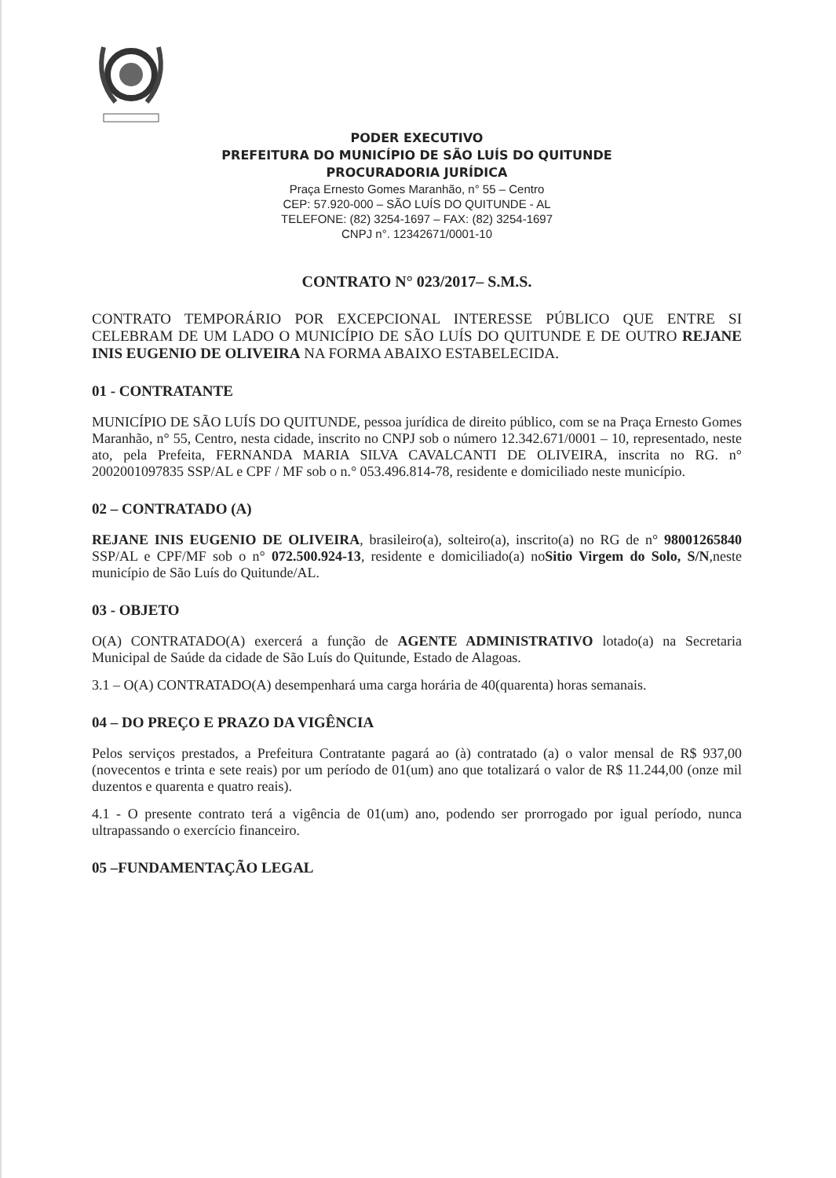PODER EXECUTIVO
PREFEITURA DO MUNICÍPIO DE SÃO LUÍS DO QUITUNDE
PROCURADORIA JURÍDICA
Praça Ernesto Gomes Maranhão, n° 55 – Centro
CEP: 57.920-000 – SÃO LUÍS DO QUITUNDE - AL
TELEFONE: (82) 3254-1697 – FAX: (82) 3254-1697
CNPJ n°. 12342671/0001-10
CONTRATO N° 023/2017– S.M.S.
CONTRATO TEMPORÁRIO POR EXCEPCIONAL INTERESSE PÚBLICO QUE ENTRE SI CELEBRAM DE UM LADO O MUNICÍPIO DE SÃO LUÍS DO QUITUNDE E DE OUTRO REJANE INIS EUGENIO DE OLIVEIRA NA FORMA ABAIXO ESTABELECIDA.
01 - CONTRATANTE
MUNICÍPIO DE SÃO LUÍS DO QUITUNDE, pessoa jurídica de direito público, com se na Praça Ernesto Gomes Maranhão, n° 55, Centro, nesta cidade, inscrito no CNPJ sob o número 12.342.671/0001 – 10, representado, neste ato, pela Prefeita, FERNANDA MARIA SILVA CAVALCANTI DE OLIVEIRA, inscrita no RG. n° 2002001097835 SSP/AL e CPF / MF sob o n.° 053.496.814-78, residente e domiciliado neste município.
02 – CONTRATADO (A)
REJANE INIS EUGENIO DE OLIVEIRA, brasileiro(a), solteiro(a), inscrito(a) no RG de n° 98001265840 SSP/AL e CPF/MF sob o n° 072.500.924-13, residente e domiciliado(a) noSitio Virgem do Solo, S/N,neste município de São Luís do Quitunde/AL.
03 - OBJETO
O(A) CONTRATADO(A) exercerá a função de AGENTE ADMINISTRATIVO lotado(a) na Secretaria Municipal de Saúde da cidade de São Luís do Quitunde, Estado de Alagoas.
3.1 – O(A) CONTRATADO(A) desempenhará uma carga horária de 40(quarenta) horas semanais.
04 – DO PREÇO E PRAZO DA VIGÊNCIA
Pelos serviços prestados, a Prefeitura Contratante pagará ao (à) contratado (a) o valor mensal de R$ 937,00 (novecentos e trinta e sete reais) por um período de 01(um) ano que totalizará o valor de R$ 11.244,00 (onze mil duzentos e quarenta e quatro reais).
4.1 - O presente contrato terá a vigência de 01(um) ano, podendo ser prorrogado por igual período, nunca ultrapassando o exercício financeiro.
05 –FUNDAMENTAÇÃO LEGAL